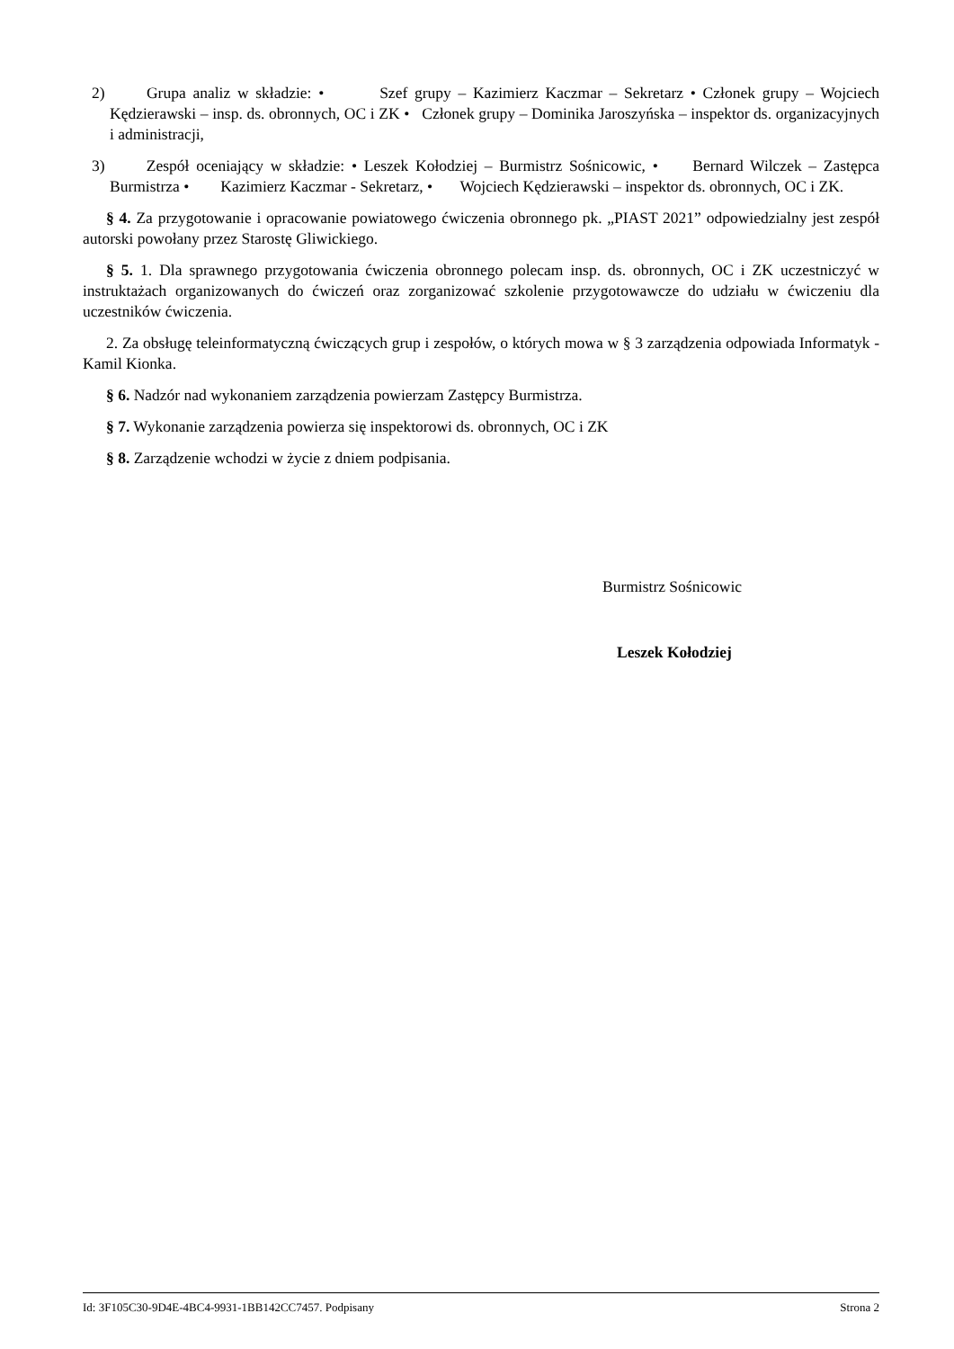2) Grupa analiz w składzie: • Szef grupy – Kazimierz Kaczmar – Sekretarz • Członek grupy – Wojciech Kędzierawski – insp. ds. obronnych, OC i ZK • Członek grupy – Dominika Jaroszyńska – inspektor ds. organizacyjnych i administracji,
3) Zespół oceniający w składzie: • Leszek Kołodziej – Burmistrz Sośnicowic, • Bernard Wilczek – Zastępca Burmistrza • Kazimierz Kaczmar - Sekretarz, • Wojciech Kędzierawski – inspektor ds. obronnych, OC i ZK.
§ 4. Za przygotowanie i opracowanie powiatowego ćwiczenia obronnego pk. „PIAST 2021” odpowiedzialny jest zespół autorski powołany przez Starostę Gliwickiego.
§ 5. 1. Dla sprawnego przygotowania ćwiczenia obronnego polecam insp. ds. obronnych, OC i ZK uczestniczyć w instruktażach organizowanych do ćwiczeń oraz zorganizować szkolenie przygotowawcze do udziału w ćwiczeniu dla uczestników ćwiczenia.
2. Za obsługę teleinformatyczną ćwiczących grup i zespołów, o których mowa w § 3 zarządzenia odpowiada Informatyk - Kamil Kionka.
§ 6. Nadzór nad wykonaniem zarządzenia powierzam Zastępcy Burmistrza.
§ 7. Wykonanie zarządzenia powierza się inspektorowi ds. obronnych, OC i ZK
§ 8. Zarządzenie wchodzi w życie z dniem podpisania.
Burmistrz Sośnicowic
Leszek Kołodziej
Id: 3F105C30-9D4E-4BC4-9931-1BB142CC7457. Podpisany Strona 2